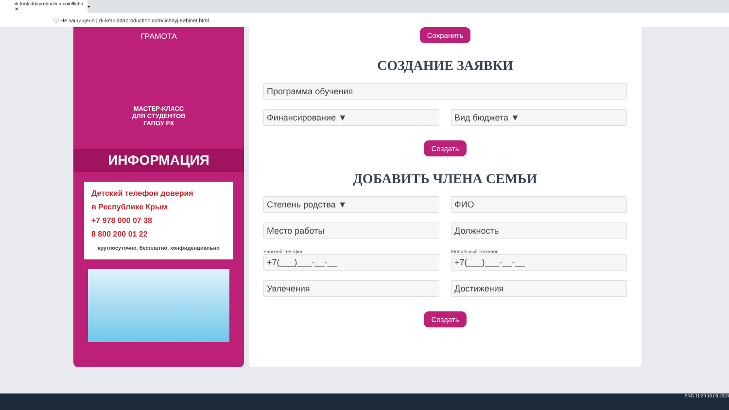rk-kmk.ddaproduction.com/lichn ✕
+
ⓘ Не защищено | rk-kmk.ddaproduction.com/lichnyj-kabinet.html
ГРАМОТА
МАСТЕР-КЛАСС
ДЛЯ СТУДЕНТОВ
ГАПОУ РК
ИНФОРМАЦИЯ
Детский телефон доверия
в Республике Крым
+7 978 000 07 38
8 800 200 01 22
круглосуточно, бесплатно, конфиденциально
Сохранить
СОЗДАНИЕ ЗАЯВКИ
Программа обучения
Финансирование ▼ Вид бюджета ▼
Создать
ДОБАВИТЬ ЧЛЕНА СЕМЬИ
Степень родства ▼ ФИО
Место работы Должность
Рабочий телефон
+7(___)___-__-__
Мобильный телефон
+7(___)___-__-__
Увлечения Достижения
Создать
ENG 11:30 10.06.2020